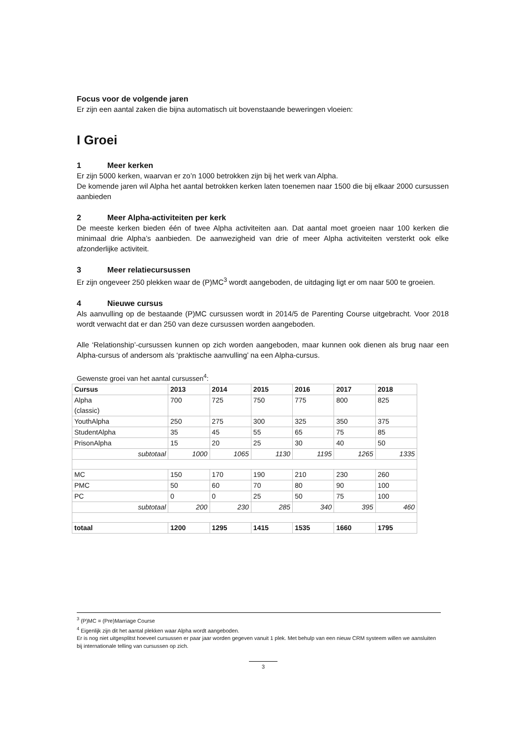Focus voor de volgende jaren
Er zijn een aantal zaken die bijna automatisch uit bovenstaande beweringen vloeien:
I Groei
1 Meer kerken
Er zijn 5000 kerken, waarvan er zo’n 1000 betrokken zijn bij het werk van Alpha.
De komende jaren wil Alpha het aantal betrokken kerken laten toenemen naar 1500 die bij elkaar 2000 cursussen aanbieden
2 Meer Alpha-activiteiten per kerk
De meeste kerken bieden één of twee Alpha activiteiten aan. Dat aantal moet groeien naar 100 kerken die minimaal drie Alpha’s aanbieden. De aanwezigheid van drie of meer Alpha activiteiten versterkt ook elke afzonderlijke activiteit.
3 Meer relatiecursussen
Er zijn ongeveer 250 plekken waar de (P)MC<sup>3</sup> wordt aangeboden, de uitdaging ligt er om naar 500 te groeien.
4 Nieuwe cursus
Als aanvulling op de bestaande (P)MC cursussen wordt in 2014/5 de Parenting Course uitgebracht. Voor 2018 wordt verwacht dat er dan 250 van deze cursussen worden aangeboden.
Alle ‘Relationship’-cursussen kunnen op zich worden aangeboden, maar kunnen ook dienen als brug naar een Alpha-cursus of andersom als ‘praktische aanvulling’ na een Alpha-cursus.
Gewenste groei van het aantal cursussen<sup>4</sup>:
| Cursus | 2013 | 2014 | 2015 | 2016 | 2017 | 2018 |
| --- | --- | --- | --- | --- | --- | --- |
| Alpha (classic) | 700 | 725 | 750 | 775 | 800 | 825 |
| YouthAlpha | 250 | 275 | 300 | 325 | 350 | 375 |
| StudentAlpha | 35 | 45 | 55 | 65 | 75 | 85 |
| PrisonAlpha | 15 | 20 | 25 | 30 | 40 | 50 |
| subtotaal | 1000 | 1065 | 1130 | 1195 | 1265 | 1335 |
| MC | 150 | 170 | 190 | 210 | 230 | 260 |
| PMC | 50 | 60 | 70 | 80 | 90 | 100 |
| PC | 0 | 0 | 25 | 50 | 75 | 100 |
| subtotaal | 200 | 230 | 285 | 340 | 395 | 460 |
| totaal | 1200 | 1295 | 1415 | 1535 | 1660 | 1795 |
<sup>3</sup> (P)MC = (Pre)Marriage Course
<sup>4</sup> Eigenlijk zijn dit het aantal plekken waar Alpha wordt aangeboden.
Er is nog niet uitgesplitst hoeveel cursussen er paar jaar worden gegeven vanuit 1 plek. Met behulp van een nieuw CRM systeem willen we aansluiten bij internationale telling van cursussen op zich.
3